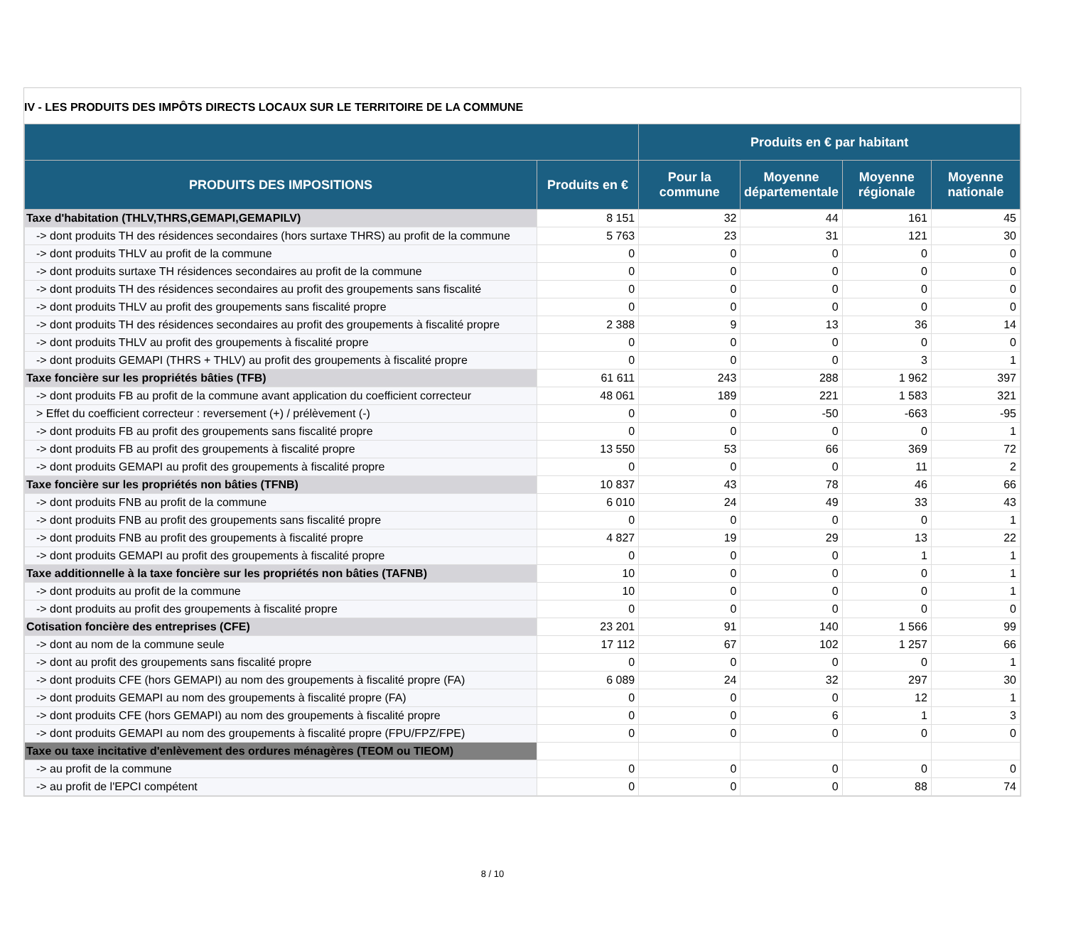IV - LES PRODUITS DES IMPÔTS DIRECTS LOCAUX SUR LE TERRITOIRE DE LA COMMUNE
| | | Produits en € par habitant | | | |
| --- | --- | --- | --- | --- | --- |
| PRODUITS DES IMPOSITIONS | Produits en € | Pour la commune | Moyenne départementale | Moyenne régionale | Moyenne nationale |
| Taxe d'habitation (THLV,THRS,GEMAPI,GEMAPILV) | 8 151 | 32 | 44 | 161 | 45 |
| -> dont produits TH des résidences secondaires (hors surtaxe THRS) au profit de la commune | 5 763 | 23 | 31 | 121 | 30 |
| -> dont produits THLV au profit de la commune | 0 | 0 | 0 | 0 | 0 |
| -> dont produits surtaxe TH résidences secondaires au profit de la commune | 0 | 0 | 0 | 0 | 0 |
| -> dont produits TH des résidences secondaires au profit des groupements sans fiscalité | 0 | 0 | 0 | 0 | 0 |
| -> dont produits THLV au profit des groupements sans fiscalité propre | 0 | 0 | 0 | 0 | 0 |
| -> dont produits TH des résidences secondaires au profit des groupements à fiscalité propre | 2 388 | 9 | 13 | 36 | 14 |
| -> dont produits THLV au profit des groupements à fiscalité propre | 0 | 0 | 0 | 0 | 0 |
| -> dont produits GEMAPI (THRS + THLV) au profit des groupements à fiscalité propre | 0 | 0 | 0 | 3 | 1 |
| Taxe foncière sur les propriétés bâties (TFB) | 61 611 | 243 | 288 | 1 962 | 397 |
| -> dont produits FB au profit de la commune avant application du coefficient correcteur | 48 061 | 189 | 221 | 1 583 | 321 |
| > Effet du coefficient correcteur : reversement (+) / prélèvement (-) | 0 | 0 | -50 | -663 | -95 |
| -> dont produits FB au profit des groupements sans fiscalité propre | 0 | 0 | 0 | 0 | 1 |
| -> dont produits FB au profit des groupements à fiscalité propre | 13 550 | 53 | 66 | 369 | 72 |
| -> dont produits GEMAPI au profit des groupements à fiscalité propre | 0 | 0 | 0 | 11 | 2 |
| Taxe foncière sur les propriétés non bâties (TFNB) | 10 837 | 43 | 78 | 46 | 66 |
| -> dont produits FNB au profit de la commune | 6 010 | 24 | 49 | 33 | 43 |
| -> dont produits FNB au profit des groupements sans fiscalité propre | 0 | 0 | 0 | 0 | 1 |
| -> dont produits FNB au profit des groupements à fiscalité propre | 4 827 | 19 | 29 | 13 | 22 |
| -> dont produits GEMAPI au profit des groupements à fiscalité propre | 0 | 0 | 0 | 1 | 1 |
| Taxe additionnelle à la taxe foncière sur les propriétés non bâties (TAFNB) | 10 | 0 | 0 | 0 | 1 |
| -> dont produits au profit de la commune | 10 | 0 | 0 | 0 | 1 |
| -> dont produits au profit des groupements à fiscalité propre | 0 | 0 | 0 | 0 | 0 |
| Cotisation foncière des entreprises (CFE) | 23 201 | 91 | 140 | 1 566 | 99 |
| -> dont au nom de la commune seule | 17 112 | 67 | 102 | 1 257 | 66 |
| -> dont au profit des groupements sans fiscalité propre | 0 | 0 | 0 | 0 | 1 |
| -> dont produits CFE (hors GEMAPI) au nom des groupements à fiscalité propre (FA) | 6 089 | 24 | 32 | 297 | 30 |
| -> dont produits GEMAPI au nom des groupements à fiscalité propre (FA) | 0 | 0 | 0 | 12 | 1 |
| -> dont produits CFE (hors GEMAPI) au nom des groupements à fiscalité propre | 0 | 0 | 6 | 1 | 3 |
| -> dont produits GEMAPI au nom des groupements à fiscalité propre (FPU/FPZ/FPE) | 0 | 0 | 0 | 0 | 0 |
| Taxe ou taxe incitative d'enlèvement des ordures ménagères (TEOM ou TIEOM) | | | | | |
| -> au profit de la commune | 0 | 0 | 0 | 0 | 0 |
| -> au profit de l'EPCI compétent | 0 | 0 | 0 | 88 | 74 |
8 / 10